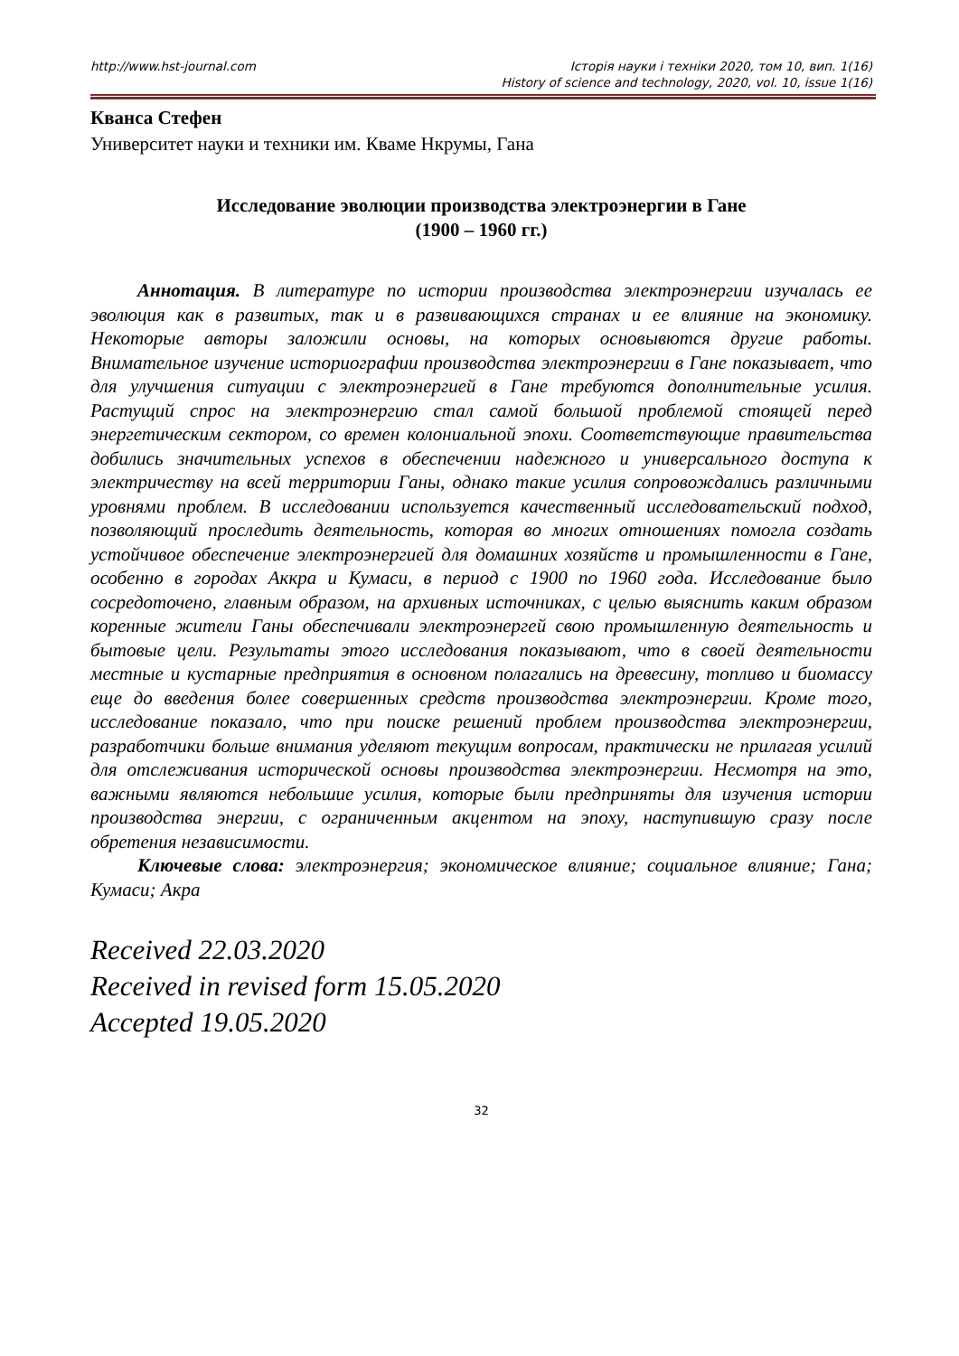http://www.hst-journal.com Історія науки і техніки 2020, том 10, вип. 1(16)
History of science and technology, 2020, vol. 10, issue 1(16)
Кванса Стефен
Университет науки и техники им. Кваме Нкрумы, Гана
Исследование эволюции производства электроэнергии в Гане
(1900 – 1960 гг.)
Аннотация. В литературе по истории производства электроэнергии изучалась ее эволюция как в развитых, так и в развивающихся странах и ее влияние на экономику. Некоторые авторы заложили основы, на которых основывются другие работы. Внимательное изучение историографии производства электроэнергии в Гане показывает, что для улучшения ситуации с электроэнергией в Гане требуются дополнительные усилия. Растущий спрос на электроэнергию стал самой большой проблемой стоящей перед энергетическим сектором, со времен колониальной эпохи. Соответствующие правительства добились значительных успехов в обеспечении надежного и универсального доступа к электричеству на всей территории Ганы, однако такие усилия сопровождались различными уровнями проблем. В исследовании используется качественный исследовательский подход, позволяющий проследить деятельность, которая во многих отношениях помогла создать устойчивое обеспечение электроэнергией для домашних хозяйств и промышленности в Гане, особенно в городах Аккра и Кумаси, в период с 1900 по 1960 года. Исследование было сосредоточено, главным образом, на архивных источниках, с целью выяснить каким образом коренные жители Ганы обеспечивали электроэнергей свою промышленную деятельность и бытовые цели. Результаты этого исследования показывают, что в своей деятельности местные и кустарные предприятия в основном полагались на древесину, топливо и биомассу еще до введения более совершенных средств производства электроэнергии. Кроме того, исследование показало, что при поиске решений проблем производства электроэнергии, разработчики больше внимания уделяют текущим вопросам, практически не прилагая усилий для отслеживания исторической основы производства электроэнергии. Несмотря на это, важными являются небольшие усилия, которые были предприняты для изучения истории производства энергии, с ограниченным акцентом на эпоху, наступившую сразу после обретения независимости.
Ключевые слова: электроэнергия; экономическое влияние; социальное влияние; Гана; Кумаси; Акра
Received 22.03.2020
Received in revised form 15.05.2020
Accepted 19.05.2020
32